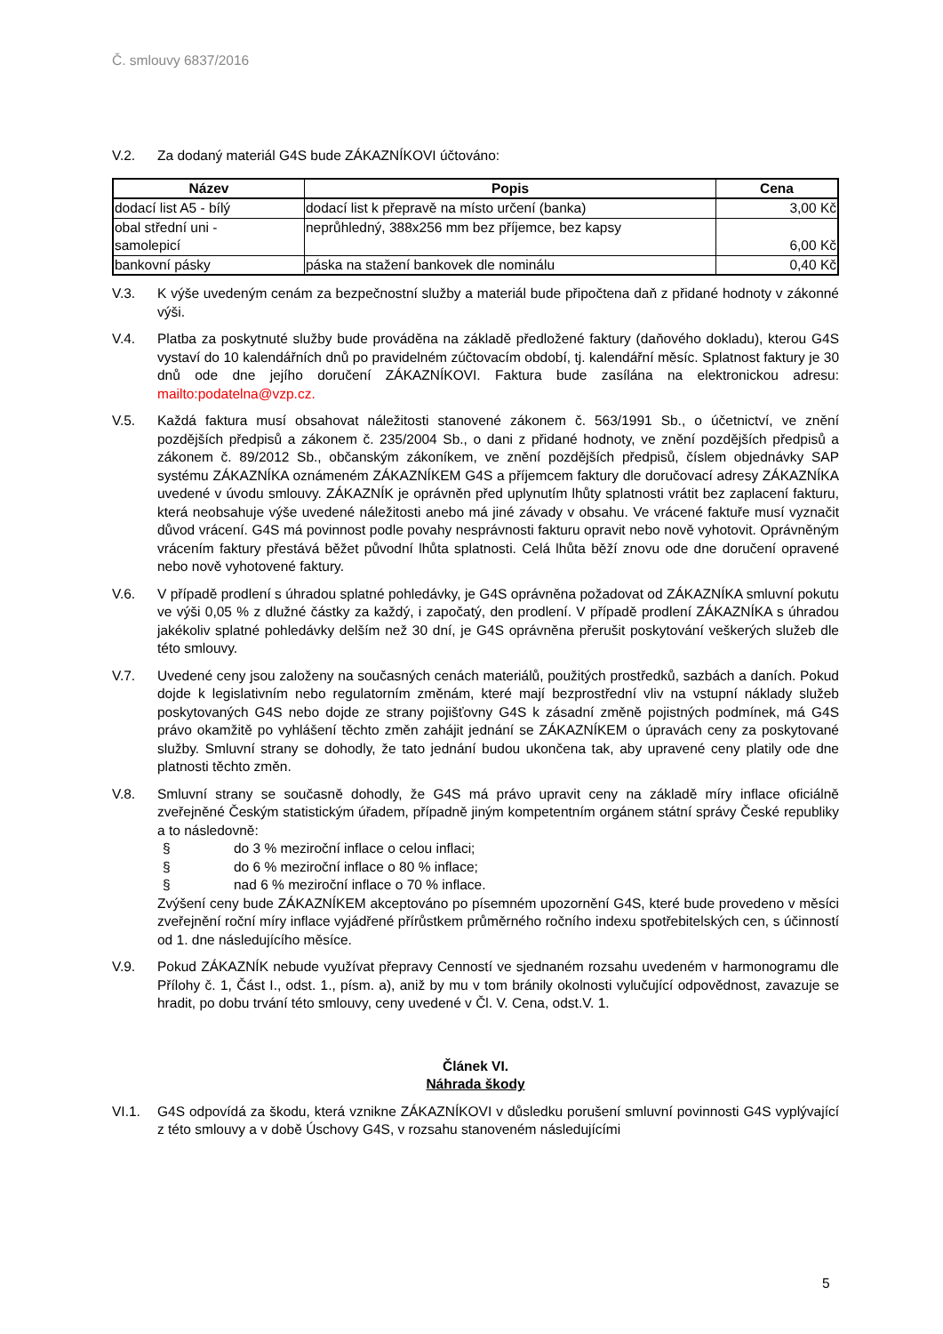Č. smlouvy 6837/2016
V.2. Za dodaný materiál G4S bude ZÁKAZNÍKOVI účtováno:
| Název | Popis | Cena |
| --- | --- | --- |
| dodací list A5 - bílý | dodací list k přepravě na místo určení (banka) | 3,00 Kč |
| obal střední uni - samolepicí | neprůhledný, 388x256 mm bez příjemce, bez kapsy | 6,00 Kč |
| bankovní pásky | páska na stažení bankovek dle nominálu | 0,40 Kč |
V.3. K výše uvedeným cenám za bezpečnostní služby a materiál bude připočtena daň z přidané hodnoty v zákonné výši.
V.4. Platba za poskytnuté služby bude prováděna na základě předložené faktury (daňového dokladu), kterou G4S vystaví do 10 kalendářních dnů po pravidelném zúčtovacím období, tj. kalendářní měsíc. Splatnost faktury je 30 dnů ode dne jejího doručení ZÁKAZNÍKOVI. Faktura bude zasílána na elektronickou adresu: mailto:podatelna@vzp.cz.
V.5. Každá faktura musí obsahovat náležitosti stanovené zákonem č. 563/1991 Sb., o účetnictví, ve znění pozdějších předpisů a zákonem č. 235/2004 Sb., o dani z přidané hodnoty, ve znění pozdějších předpisů a zákonem č. 89/2012 Sb., občanským zákoníkem, ve znění pozdějších předpisů, číslem objednávky SAP systému ZÁKAZNÍKA oznámeném ZÁKAZNÍKEM G4S a příjemcem faktury dle doručovací adresy ZÁKAZNÍKA uvedené v úvodu smlouvy. ZÁKAZNÍK je oprávněn před uplynutím lhůty splatnosti vrátit bez zaplacení fakturu, která neobsahuje výše uvedené náležitosti anebo má jiné závady v obsahu. Ve vrácené faktuře musí vyznačit důvod vrácení. G4S má povinnost podle povahy nesprávnosti fakturu opravit nebo nově vyhotovit. Oprávněným vrácením faktury přestává běžet původní lhůta splatnosti. Celá lhůta běží znovu ode dne doručení opravené nebo nově vyhotovené faktury.
V.6. V případě prodlení s úhradou splatné pohledávky, je G4S oprávněna požadovat od ZÁKAZNÍKA smluvní pokutu ve výši 0,05 % z dlužné částky za každý, i započatý, den prodlení. V případě prodlení ZÁKAZNÍKA s úhradou jakékoliv splatné pohledávky delším než 30 dní, je G4S oprávněna přerušit poskytování veškerých služeb dle této smlouvy.
V.7. Uvedené ceny jsou založeny na současných cenách materiálů, použitých prostředků, sazbách a daních. Pokud dojde k legislativním nebo regulatorním změnám, které mají bezprostřední vliv na vstupní náklady služeb poskytovaných G4S nebo dojde ze strany pojišťovny G4S k zásadní změně pojistných podmínek, má G4S právo okamžitě po vyhlášení těchto změn zahájit jednání se ZÁKAZNÍKEM o úpravách ceny za poskytované služby. Smluvní strany se dohodly, že tato jednání budou ukončena tak, aby upravené ceny platily ode dne platnosti těchto změn.
V.8. Smluvní strany se současně dohodly, že G4S má právo upravit ceny na základě míry inflace oficiálně zveřejněné Českým statistickým úřadem, případně jiným kompetentním orgánem státní správy České republiky a to následovně:
§ do 3 % meziroční inflace o celou inflaci;
§ do 6 % meziroční inflace o 80 % inflace;
§ nad 6 % meziroční inflace o 70 % inflace.
Zvýšení ceny bude ZÁKAZNÍKEM akceptováno po písemném upozornění G4S, které bude provedeno v měsíci zveřejnění roční míry inflace vyjádřené přírůstkem průměrného ročního indexu spotřebitelských cen, s účinností od 1. dne následujícího měsíce.
V.9. Pokud ZÁKAZNÍK nebude využívat přepravy Cenností ve sjednaném rozsahu uvedeném v harmonogramu dle Přílohy č. 1, Část I., odst. 1., písm. a), aniž by mu v tom bránily okolnosti vylučující odpovědnost, zavazuje se hradit, po dobu trvání této smlouvy, ceny uvedené v Čl. V. Cena, odst.V. 1.
Článek VI.
Náhrada škody
VI.1. G4S odpovídá za škodu, která vznikne ZÁKAZNÍKOVI v důsledku porušení smluvní povinnosti G4S vyplývající z této smlouvy a v době Úschovy G4S, v rozsahu stanoveném následujícími
5